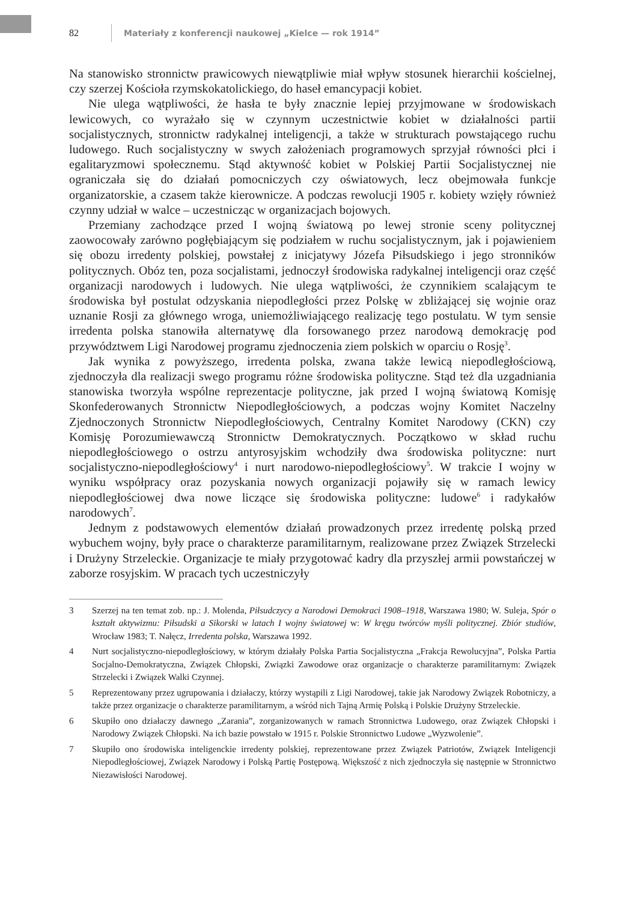82 Materiały z konferencji naukowej „Kielce — rok 1914”
Na stanowisko stronnictw prawicowych niewątpliwie miał wpływ stosunek hierarchii kościelnej, czy szerzej Kościoła rzymskokatolickiego, do haseł emancypacji kobiet.
Nie ulega wątpliwości, że hasła te były znacznie lepiej przyjmowane w środowiskach lewicowych, co wyrażało się w czynnym uczestnictwie kobiet w działalności partii socjalistycznych, stronnictw radykalnej inteligencji, a także w strukturach powstającego ruchu ludowego. Ruch socjalistyczny w swych założeniach programowych sprzyjał równości płci i egalitaryzmowi społecznemu. Stąd aktywność kobiet w Polskiej Partii Socjalistycznej nie ograniczała się do działań pomocniczych czy oświatowych, lecz obejmowała funkcje organizatorskie, a czasem także kierownicze. A podczas rewolucji 1905 r. kobiety wzięły również czynny udział w walce – uczestnicząc w organizacjach bojowych.
Przemiany zachodzące przed I wojną światową po lewej stronie sceny politycznej zaowocowały zarówno pogłębiającym się podziałem w ruchu socjalistycznym, jak i pojawieniem się obozu irredenty polskiej, powstałej z inicjatywy Józefa Piłsudskiego i jego stronników politycznych. Obóz ten, poza socjalistami, jednoczył środowiska radykalnej inteligencji oraz część organizacji narodowych i ludowych. Nie ulega wątpliwości, że czynnikiem scalającym te środowiska był postulat odzyskania niepodległości przez Polskę w zbliżającej się wojnie oraz uznanie Rosji za głównego wroga, uniemożliwiającego realizację tego postulatu. W tym sensie irredenta polska stanowiła alternatywę dla forsowanego przez narodową demokrację pod przywództwem Ligi Narodowej programu zjednoczenia ziem polskich w oparciu o Rosję<sup>3</sup>.
Jak wynika z powyższego, irredenta polska, zwana także lewicą niepodległościową, zjednoczyła dla realizacji swego programu różne środowiska polityczne. Stąd też dla uzgadniania stanowiska tworzyła wspólne reprezentacje polityczne, jak przed I wojną światową Komisję Skonfederowanych Stronnictw Niepodległościowych, a podczas wojny Komitet Naczelny Zjednoczonych Stronnictw Niepodległościowych, Centralny Komitet Narodowy (CKN) czy Komisję Porozumiewawczą Stronnictw Demokratycznych. Początkowo w skład ruchu niepodległościowego o ostrzu antyrosyjskim wchodziły dwa środowiska polityczne: nurt socjalistyczno-niepodległościowy<sup>4</sup> i nurt narodowo-niepodległościowy<sup>5</sup>. W trakcie I wojny w wyniku współpracy oraz pozyskania nowych organizacji pojawiły się w ramach lewicy niepodległościowej dwa nowe liczące się środowiska polityczne: ludowe<sup>6</sup> i radykałów narodowych<sup>7</sup>.
Jednym z podstawowych elementów działań prowadzonych przez irredentę polską przed wybuchem wojny, były prace o charakterze paramilitarnym, realizowane przez Związek Strzelecki i Drużyny Strzeleckie. Organizacje te miały przygotować kadry dla przyszłej armii powstańczej w zaborze rosyjskim. W pracach tych uczestniczyły
3 Szerzej na ten temat zob. np.: J. Molenda, Piłsudczycy a Narodowi Demokraci 1908–1918, Warszawa 1980; W. Suleja, Spór o kształt aktywizmu: Piłsudski a Sikorski w latach I wojny światowej w: W kręgu twórców myśli politycznej. Zbiór studiów, Wrocław 1983; T. Nałęcz, Irredenta polska, Warszawa 1992.
4 Nurt socjalistyczno-niepodległościowy, w którym działały Polska Partia Socjalistyczna „Frakcja Rewolucyjna”, Polska Partia Socjalno-Demokratyczna, Związek Chłopski, Związki Zawodowe oraz organizacje o charakterze paramilitarnym: Związek Strzelecki i Związek Walki Czynnej.
5 Reprezentowany przez ugrupowania i działaczy, którzy wystąpili z Ligi Narodowej, takie jak Narodowy Związek Robotniczy, a także przez organizacje o charakterze paramilitarnym, a wśród nich Tajną Armię Polską i Polskie Drużyny Strzeleckie.
6 Skupiło ono działaczy dawnego „Zarania”, zorganizowanych w ramach Stronnictwa Ludowego, oraz Związek Chłopski i Narodowy Związek Chłopski. Na ich bazie powstało w 1915 r. Polskie Stronnictwo Ludowe „Wyzwolenie”.
7 Skupiło ono środowiska inteligenckie irredenty polskiej, reprezentowane przez Związek Patriotów, Związek Inteligencji Niepodległościowej, Związek Narodowy i Polską Partię Postępową. Większość z nich zjednoczyła się następnie w Stronnictwo Niezawisłości Narodowej.